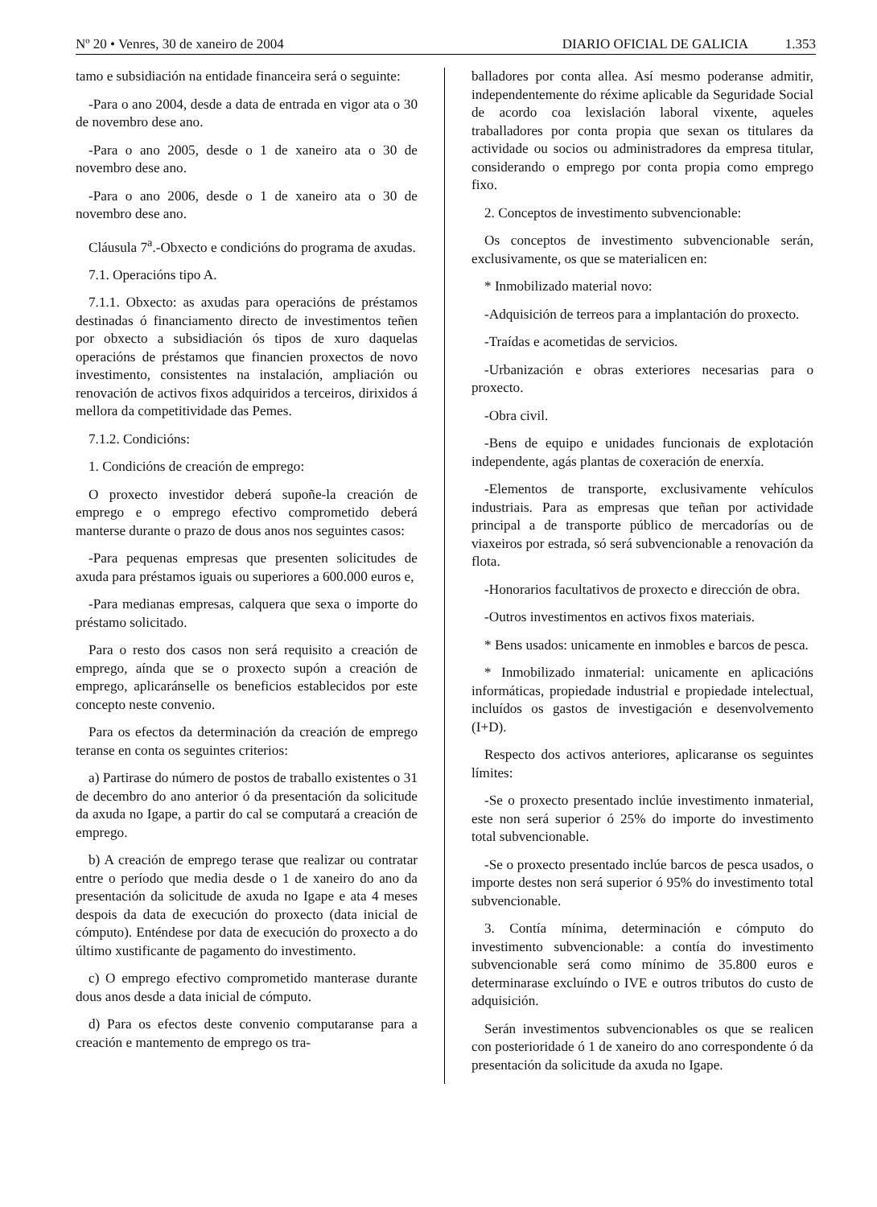Nº 20 • Venres, 30 de xaneiro de 2004 DIARIO OFICIAL DE GALICIA 1.353
tamo e subsidiación na entidade financeira será o seguinte:
-Para o ano 2004, desde a data de entrada en vigor ata o 30 de novembro dese ano.
-Para o ano 2005, desde o 1 de xaneiro ata o 30 de novembro dese ano.
-Para o ano 2006, desde o 1 de xaneiro ata o 30 de novembro dese ano.
Cláusula 7<sup>a</sup>.-Obxecto e condicións do programa de axudas.
7.1. Operacións tipo A.
7.1.1. Obxecto: as axudas para operacións de préstamos destinadas ó financiamento directo de investimentos teñen por obxecto a subsidiación ós tipos de xuro daquelas operacións de préstamos que financien proxectos de novo investimento, consistentes na instalación, ampliación ou renovación de activos fixos adquiridos a terceiros, dirixidos á mellora da competitividade das Pemes.
7.1.2. Condicións:
1. Condicións de creación de emprego:
O proxecto investidor deberá supoñe-la creación de emprego e o emprego efectivo comprometido deberá manterse durante o prazo de dous anos nos seguintes casos:
-Para pequenas empresas que presenten solicitudes de axuda para préstamos iguais ou superiores a 600.000 euros e,
-Para medianas empresas, calquera que sexa o importe do préstamo solicitado.
Para o resto dos casos non será requisito a creación de emprego, aínda que se o proxecto supón a creación de emprego, aplicaránselle os beneficios establecidos por este concepto neste convenio.
Para os efectos da determinación da creación de emprego teranse en conta os seguintes criterios:
a) Partirase do número de postos de traballo existentes o 31 de decembro do ano anterior ó da presentación da solicitude da axuda no Igape, a partir do cal se computará a creación de emprego.
b) A creación de emprego terase que realizar ou contratar entre o período que media desde o 1 de xaneiro do ano da presentación da solicitude de axuda no Igape e ata 4 meses despois da data de execución do proxecto (data inicial de cómputo). Enténdese por data de execución do proxecto a do último xustificante de pagamento do investimento.
c) O emprego efectivo comprometido manterase durante dous anos desde a data inicial de cómputo.
d) Para os efectos deste convenio computaranse para a creación e mantemento de emprego os tra-
balladores por conta allea. Así mesmo poderanse admitir, independentemente do réxime aplicable da Seguridade Social de acordo coa lexislación laboral vixente, aqueles traballadores por conta propia que sexan os titulares da actividade ou socios ou administradores da empresa titular, considerando o emprego por conta propia como emprego fixo.
2. Conceptos de investimento subvencionable:
Os conceptos de investimento subvencionable serán, exclusivamente, os que se materialicen en:
* Inmobilizado material novo:
-Adquisición de terreos para a implantación do proxecto.
-Traídas e acometidas de servicios.
-Urbanización e obras exteriores necesarias para o proxecto.
-Obra civil.
-Bens de equipo e unidades funcionais de explotación independente, agás plantas de coxeración de enerxía.
-Elementos de transporte, exclusivamente vehículos industriais. Para as empresas que teñan por actividade principal a de transporte público de mercadorías ou de viaxeiros por estrada, só será subvencionable a renovación da flota.
-Honorarios facultativos de proxecto e dirección de obra.
-Outros investimentos en activos fixos materiais.
* Bens usados: unicamente en inmobles e barcos de pesca.
* Inmobilizado inmaterial: unicamente en aplicacións informáticas, propiedade industrial e propiedade intelectual, incluídos os gastos de investigación e desenvolvemento (I+D).
Respecto dos activos anteriores, aplicaranse os seguintes límites:
-Se o proxecto presentado inclúe investimento inmaterial, este non será superior ó 25% do importe do investimento total subvencionable.
-Se o proxecto presentado inclúe barcos de pesca usados, o importe destes non será superior ó 95% do investimento total subvencionable.
3. Contía mínima, determinación e cómputo do investimento subvencionable: a contía do investimento subvencionable será como mínimo de 35.800 euros e determinarase excluíndo o IVE e outros tributos do custo de adquisición.
Serán investimentos subvencionables os que se realicen con posterioridade ó 1 de xaneiro do ano correspondente ó da presentación da solicitude da axuda no Igape.